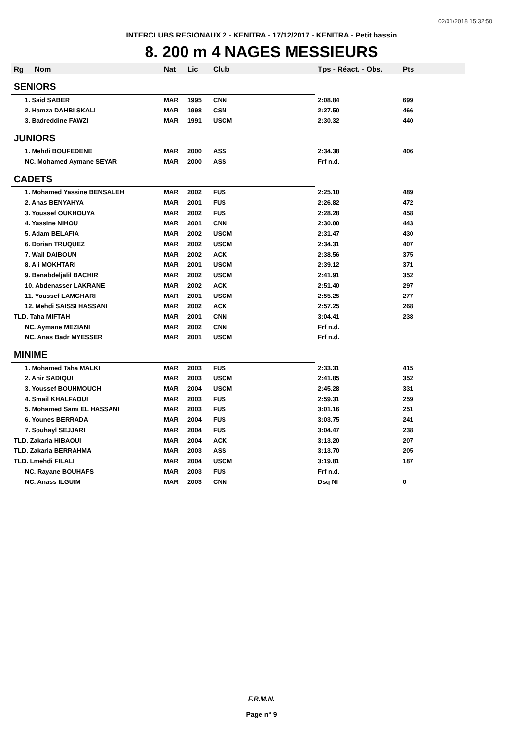02/01/2018 15:32:50
INTERCLUBS REGIONAUX 2 - KENITRA - 17/12/2017 - KENITRA - Petit bassin
8. 200 m 4 NAGES MESSIEURS
| Rg | Nom | Nat | Lic | Club | Tps - Réact. - Obs. | Pts |
| --- | --- | --- | --- | --- | --- | --- |
| SENIORS | | | | | | |
| 1. Said SABER | | MAR | 1995 | CNN | 2:08.84 | 699 |
| 2. Hamza DAHBI SKALI | | MAR | 1998 | CSN | 2:27.50 | 466 |
| 3. Badreddine FAWZI | | MAR | 1991 | USCM | 2:30.32 | 440 |
| JUNIORS | | | | | | |
| 1. Mehdi BOUFEDENE | | MAR | 2000 | ASS | 2:34.38 | 406 |
| NC. Mohamed Aymane SEYAR | | MAR | 2000 | ASS | Frf n.d. | |
| CADETS | | | | | | |
| 1. Mohamed Yassine BENSALEH | | MAR | 2002 | FUS | 2:25.10 | 489 |
| 2. Anas BENYAHYA | | MAR | 2001 | FUS | 2:26.82 | 472 |
| 3. Youssef OUKHOUYA | | MAR | 2002 | FUS | 2:28.28 | 458 |
| 4. Yassine NIHOU | | MAR | 2001 | CNN | 2:30.00 | 443 |
| 5. Adam BELAFIA | | MAR | 2002 | USCM | 2:31.47 | 430 |
| 6. Dorian TRUQUEZ | | MAR | 2002 | USCM | 2:34.31 | 407 |
| 7. Wail DAIBOUN | | MAR | 2002 | ACK | 2:38.56 | 375 |
| 8. Ali MOKHTARI | | MAR | 2001 | USCM | 2:39.12 | 371 |
| 9. Benabdeljalil BACHIR | | MAR | 2002 | USCM | 2:41.91 | 352 |
| 10. Abdenasser LAKRANE | | MAR | 2002 | ACK | 2:51.40 | 297 |
| 11. Youssef LAMGHARI | | MAR | 2001 | USCM | 2:55.25 | 277 |
| 12. Mehdi SAISSI HASSANI | | MAR | 2002 | ACK | 2:57.25 | 268 |
| TLD. Taha MIFTAH | | MAR | 2001 | CNN | 3:04.41 | 238 |
| NC. Aymane MEZIANI | | MAR | 2002 | CNN | Frf n.d. | |
| NC. Anas Badr MYESSER | | MAR | 2001 | USCM | Frf n.d. | |
| MINIME | | | | | | |
| 1. Mohamed Taha MALKI | | MAR | 2003 | FUS | 2:33.31 | 415 |
| 2. Anir SADIQUI | | MAR | 2003 | USCM | 2:41.85 | 352 |
| 3. Youssef BOUHMOUCH | | MAR | 2004 | USCM | 2:45.28 | 331 |
| 4. Smail KHALFAOUI | | MAR | 2003 | FUS | 2:59.31 | 259 |
| 5. Mohamed Sami EL HASSANI | | MAR | 2003 | FUS | 3:01.16 | 251 |
| 6. Younes BERRADA | | MAR | 2004 | FUS | 3:03.75 | 241 |
| 7. Souhayl SEJJARI | | MAR | 2004 | FUS | 3:04.47 | 238 |
| TLD. Zakaria HIBAOUI | | MAR | 2004 | ACK | 3:13.20 | 207 |
| TLD. Zakaria BERRAHMA | | MAR | 2003 | ASS | 3:13.70 | 205 |
| TLD. Lmehdi FILALI | | MAR | 2004 | USCM | 3:19.81 | 187 |
| NC. Rayane BOUHAFS | | MAR | 2003 | FUS | Frf n.d. | |
| NC. Anass ILGUIM | | MAR | 2003 | CNN | Dsq NI | 0 |
F.R.M.N.
Page n° 9